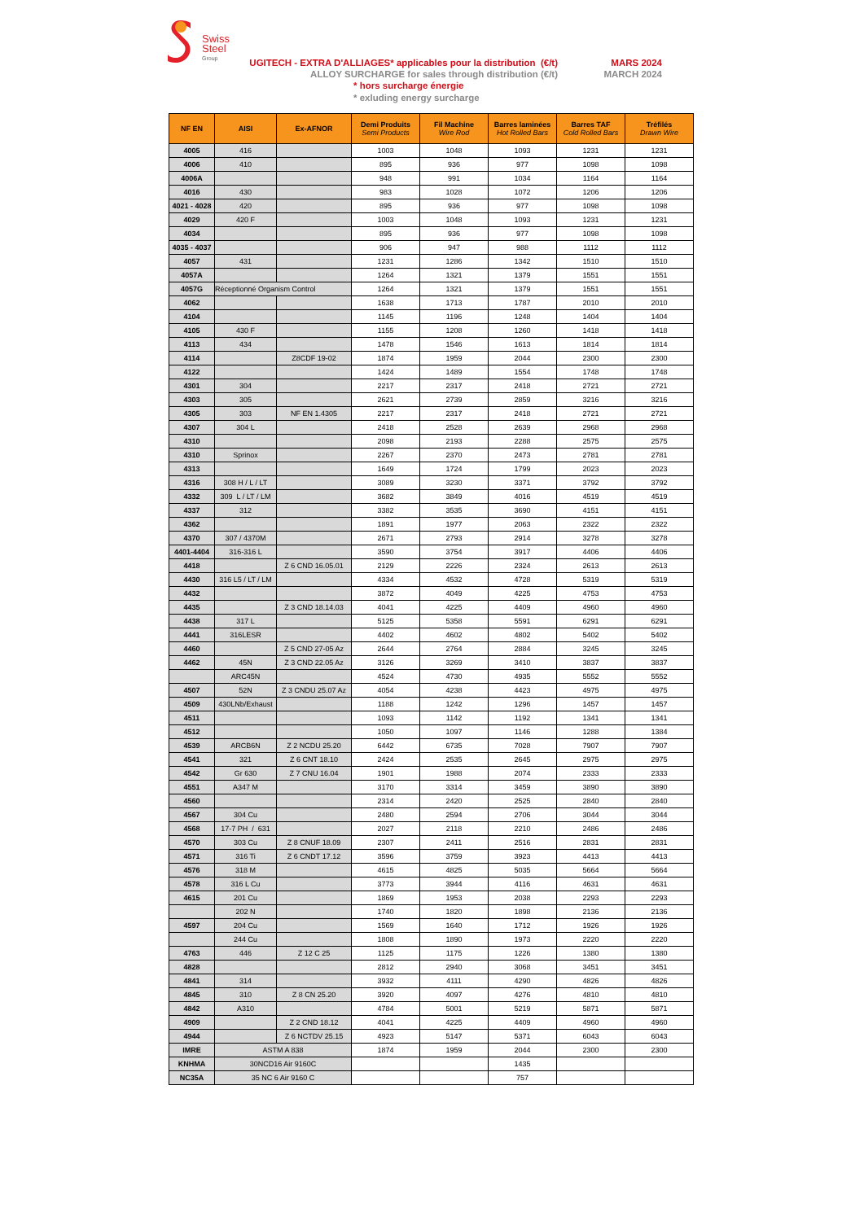Swiss
Steel
Group
UGITECH - EXTRA D'ALLIAGES* applicables pour la distribution (€/t)
ALLOY SURCHARGE for sales through distribution (€/t)
MARS 2024
MARCH 2024
* hors surcharge énergie
* exluding energy surcharge
| NF EN | AISI | Ex-AFNOR | Demi Produits Semi Products | Fil Machine Wire Rod | Barres laminées Hot Rolled Bars | Barres TAF Cold Rolled Bars | Tréfilés Drawn Wire |
| --- | --- | --- | --- | --- | --- | --- | --- |
| 4005 | 416 | | 1003 | 1048 | 1093 | 1231 | 1231 |
| 4006 | 410 | | 895 | 936 | 977 | 1098 | 1098 |
| 4006A | | | 948 | 991 | 1034 | 1164 | 1164 |
| 4016 | 430 | | 983 | 1028 | 1072 | 1206 | 1206 |
| 4021 - 4028 | 420 | | 895 | 936 | 977 | 1098 | 1098 |
| 4029 | 420 F | | 1003 | 1048 | 1093 | 1231 | 1231 |
| 4034 | | | 895 | 936 | 977 | 1098 | 1098 |
| 4035 - 4037 | | | 906 | 947 | 988 | 1112 | 1112 |
| 4057 | 431 | | 1231 | 1286 | 1342 | 1510 | 1510 |
| 4057A | | | 1264 | 1321 | 1379 | 1551 | 1551 |
| 4057G | Réceptionné Organism Control | | 1264 | 1321 | 1379 | 1551 | 1551 |
| 4062 | | | 1638 | 1713 | 1787 | 2010 | 2010 |
| 4104 | | | 1145 | 1196 | 1248 | 1404 | 1404 |
| 4105 | 430 F | | 1155 | 1208 | 1260 | 1418 | 1418 |
| 4113 | 434 | | 1478 | 1546 | 1613 | 1814 | 1814 |
| 4114 | | Z8CDF 19-02 | 1874 | 1959 | 2044 | 2300 | 2300 |
| 4122 | | | 1424 | 1489 | 1554 | 1748 | 1748 |
| 4301 | 304 | | 2217 | 2317 | 2418 | 2721 | 2721 |
| 4303 | 305 | | 2621 | 2739 | 2859 | 3216 | 3216 |
| 4305 | 303 | NF EN 1.4305 | 2217 | 2317 | 2418 | 2721 | 2721 |
| 4307 | 304 L | | 2418 | 2528 | 2639 | 2968 | 2968 |
| 4310 | | | 2098 | 2193 | 2288 | 2575 | 2575 |
| 4310 | Sprinox | | 2267 | 2370 | 2473 | 2781 | 2781 |
| 4313 | | | 1649 | 1724 | 1799 | 2023 | 2023 |
| 4316 | 308 H / L / LT | | 3089 | 3230 | 3371 | 3792 | 3792 |
| 4332 | 309 L / LT / LM | | 3682 | 3849 | 4016 | 4519 | 4519 |
| 4337 | 312 | | 3382 | 3535 | 3690 | 4151 | 4151 |
| 4362 | | | 1891 | 1977 | 2063 | 2322 | 2322 |
| 4370 | 307 / 4370M | | 2671 | 2793 | 2914 | 3278 | 3278 |
| 4401-4404 | 316-316 L | | 3590 | 3754 | 3917 | 4406 | 4406 |
| 4418 | | Z 6 CND 16.05.01 | 2129 | 2226 | 2324 | 2613 | 2613 |
| 4430 | 316 L5 / LT / LM | | 4334 | 4532 | 4728 | 5319 | 5319 |
| 4432 | | | 3872 | 4049 | 4225 | 4753 | 4753 |
| 4435 | | Z 3 CND 18.14.03 | 4041 | 4225 | 4409 | 4960 | 4960 |
| 4438 | 317 L | | 5125 | 5358 | 5591 | 6291 | 6291 |
| 4441 | 316LESR | | 4402 | 4602 | 4802 | 5402 | 5402 |
| 4460 | | Z 5 CND 27-05 Az | 2644 | 2764 | 2884 | 3245 | 3245 |
| 4462 | 45N | Z 3 CND 22.05 Az | 3126 | 3269 | 3410 | 3837 | 3837 |
| | ARC45N | | 4524 | 4730 | 4935 | 5552 | 5552 |
| 4507 | 52N | Z 3 CNDU 25.07 Az | 4054 | 4238 | 4423 | 4975 | 4975 |
| 4509 | 430LNb/Exhaust | | 1188 | 1242 | 1296 | 1457 | 1457 |
| 4511 | | | 1093 | 1142 | 1192 | 1341 | 1341 |
| 4512 | | | 1050 | 1097 | 1146 | 1288 | 1384 |
| 4539 | ARCB6N | Z 2 NCDU 25.20 | 6442 | 6735 | 7028 | 7907 | 7907 |
| 4541 | 321 | Z 6 CNT 18.10 | 2424 | 2535 | 2645 | 2975 | 2975 |
| 4542 | Gr 630 | Z 7 CNU 16.04 | 1901 | 1988 | 2074 | 2333 | 2333 |
| 4551 | A347 M | | 3170 | 3314 | 3459 | 3890 | 3890 |
| 4560 | | | 2314 | 2420 | 2525 | 2840 | 2840 |
| 4567 | 304 Cu | | 2480 | 2594 | 2706 | 3044 | 3044 |
| 4568 | 17-7 PH / 631 | | 2027 | 2118 | 2210 | 2486 | 2486 |
| 4570 | 303 Cu | Z 8 CNUF 18.09 | 2307 | 2411 | 2516 | 2831 | 2831 |
| 4571 | 316 Ti | Z 6 CNDT 17.12 | 3596 | 3759 | 3923 | 4413 | 4413 |
| 4576 | 318 M | | 4615 | 4825 | 5035 | 5664 | 5664 |
| 4578 | 316 L Cu | | 3773 | 3944 | 4116 | 4631 | 4631 |
| 4615 | 201 Cu | | 1869 | 1953 | 2038 | 2293 | 2293 |
| | 202 N | | 1740 | 1820 | 1898 | 2136 | 2136 |
| 4597 | 204 Cu | | 1569 | 1640 | 1712 | 1926 | 1926 |
| | 244 Cu | | 1808 | 1890 | 1973 | 2220 | 2220 |
| 4763 | 446 | Z 12 C 25 | 1125 | 1175 | 1226 | 1380 | 1380 |
| 4828 | | | 2812 | 2940 | 3068 | 3451 | 3451 |
| 4841 | 314 | | 3932 | 4111 | 4290 | 4826 | 4826 |
| 4845 | 310 | Z 8 CN 25.20 | 3920 | 4097 | 4276 | 4810 | 4810 |
| 4842 | A310 | | 4784 | 5001 | 5219 | 5871 | 5871 |
| 4909 | | Z 2 CND 18.12 | 4041 | 4225 | 4409 | 4960 | 4960 |
| 4944 | | Z 6 NCTDV 25.15 | 4923 | 5147 | 5371 | 6043 | 6043 |
| IMRE | ASTM A 838 | | 1874 | 1959 | 2044 | 2300 | 2300 |
| KNHMA | 30NCD16 Air 9160C | | | | 1435 | | |
| NC35A | 35 NC 6 Air 9160 C | | | | 757 | | |